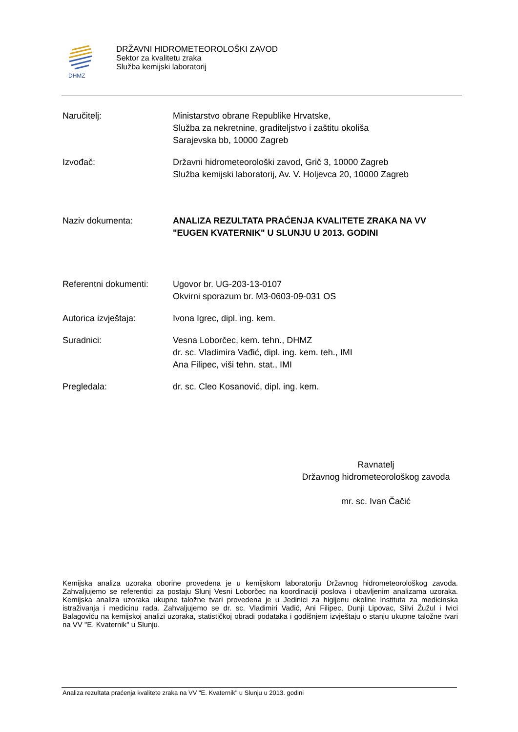DHMZ
DRŽAVNI HIDROMETEOROLOŠKI ZAVOD
Sektor za kvalitetu zraka
Služba kemijski laboratorij
Naručitelj: Ministarstvo obrane Republike Hrvatske,
Služba za nekretnine, graditeljstvo i zaštitu okoliša
Sarajevska bb, 10000 Zagreb
Izvođač: Državni hidrometeorološki zavod, Grič 3, 10000 Zagreb
Služba kemijski laboratorij, Av. V. Holjevca 20, 10000 Zagreb
Naziv dokumenta: ANALIZA REZULTATA PRAĆENJA KVALITETE ZRAKA NA VV "EUGEN KVATERNIK" U SLUNJU U 2013. GODINI
Referentni dokumenti:
Ugovor br. UG-203-13-0107
Okvirni sporazum br. M3-0603-09-031 OS
Autorica izvještaja: Ivona Igrec, dipl. ing. kem.
Suradnici: Vesna Loborčec, kem. tehn., DHMZ
dr. sc. Vladimira Vađić, dipl. ing. kem. teh., IMI
Ana Filipec, viši tehn. stat., IMI
Pregledala: dr. sc. Cleo Kosanović, dipl. ing. kem.
Ravnatelj
Državnog hidrometeorološkog zavoda
mr. sc. Ivan Čačić
Kemijska analiza uzoraka oborine provedena je u kemijskom laboratoriju Državnog hidrometeorološkog zavoda. Zahvaljujemo se referentici za postaju Slunj Vesni Loborčec na koordinaciji poslova i obavljenim analizama uzoraka. Kemijska analiza uzoraka ukupne taložne tvari provedena je u Jedinici za higijenu okoline Instituta za medicinska istraživanja i medicinu rada. Zahvaljujemo se dr. sc. Vladimiri Vađić, Ani Filipec, Dunji Lipovac, Silvi Žužul i Ivici Balagoviću na kemijskoj analizi uzoraka, statističkoj obradi podataka i godišnjem izvještaju o stanju ukupne taložne tvari na VV "E. Kvaternik" u Slunju.
Analiza rezultata praćenja kvalitete zraka na VV "E. Kvaternik" u Slunju u 2013. godini